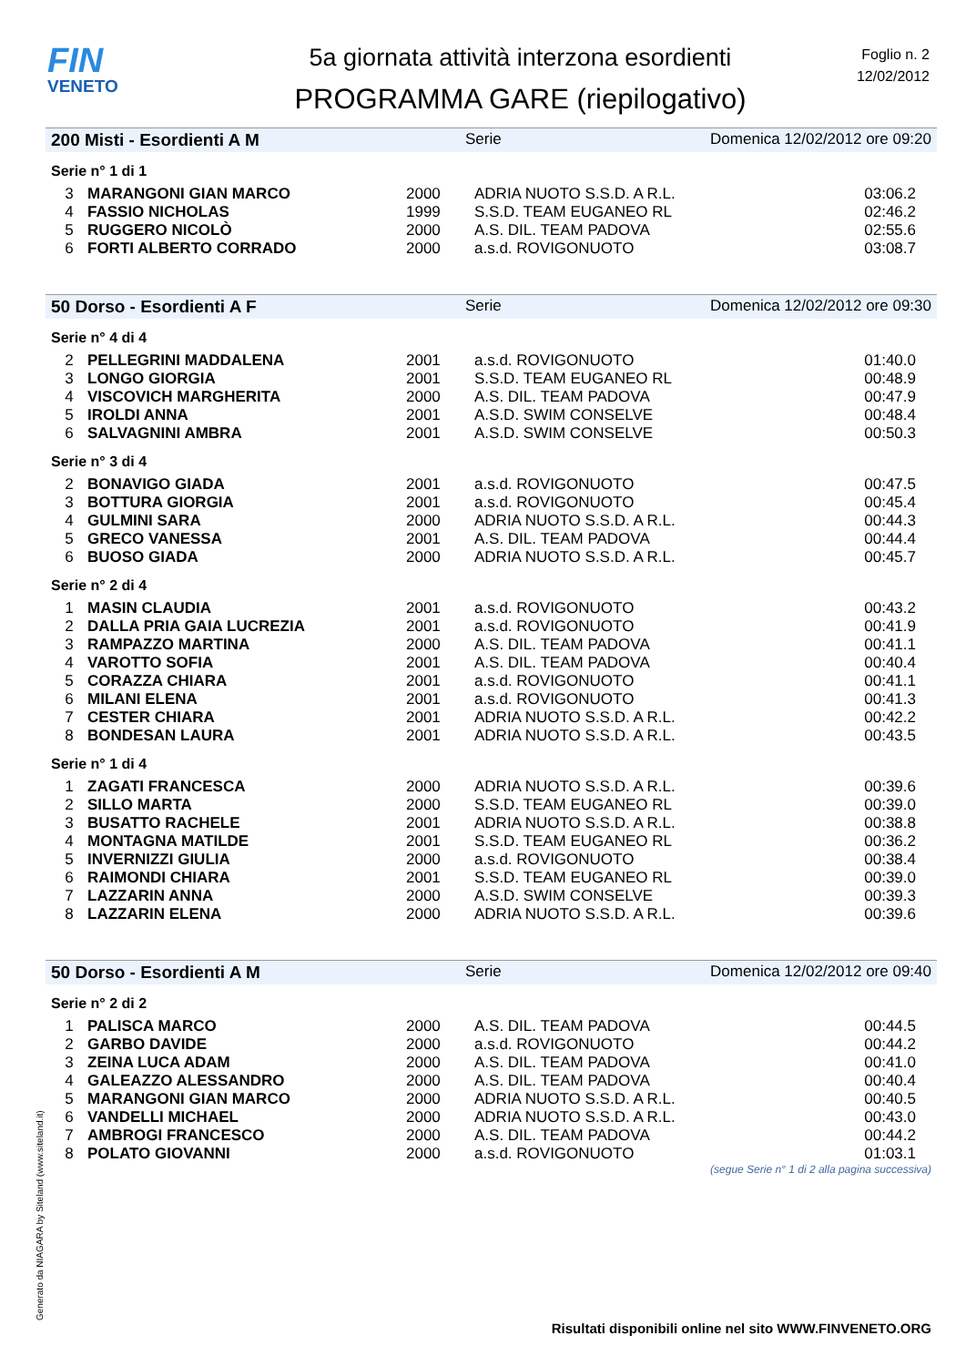FIN
VENETO
5a giornata attività interzona esordienti
PROGRAMMA GARE (riepilogativo)
Foglio n. 2
12/02/2012
200 Misti - Esordienti A M Serie Domenica 12/02/2012 ore 09:20
Serie n° 1 di 1
| 3 | MARANGONI GIAN MARCO | 2000 | ADRIA NUOTO S.S.D. A R.L. | 03:06.2 |
| 4 | FASSIO NICHOLAS | 1999 | S.S.D. TEAM EUGANEO RL | 02:46.2 |
| 5 | RUGGERO NICOLÒ | 2000 | A.S. DIL. TEAM PADOVA | 02:55.6 |
| 6 | FORTI ALBERTO CORRADO | 2000 | a.s.d. ROVIGONUOTO | 03:08.7 |
50 Dorso - Esordienti A F Serie Domenica 12/02/2012 ore 09:30
Serie n° 4 di 4
| 2 | PELLEGRINI MADDALENA | 2001 | a.s.d. ROVIGONUOTO | 01:40.0 |
| 3 | LONGO GIORGIA | 2001 | S.S.D. TEAM EUGANEO RL | 00:48.9 |
| 4 | VISCOVICH MARGHERITA | 2000 | A.S. DIL. TEAM PADOVA | 00:47.9 |
| 5 | IROLDI ANNA | 2001 | A.S.D. SWIM CONSELVE | 00:48.4 |
| 6 | SALVAGNINI AMBRA | 2001 | A.S.D. SWIM CONSELVE | 00:50.3 |
Serie n° 3 di 4
| 2 | BONAVIGO GIADA | 2001 | a.s.d. ROVIGONUOTO | 00:47.5 |
| 3 | BOTTURA GIORGIA | 2001 | a.s.d. ROVIGONUOTO | 00:45.4 |
| 4 | GULMINI SARA | 2000 | ADRIA NUOTO S.S.D. A R.L. | 00:44.3 |
| 5 | GRECO VANESSA | 2001 | A.S. DIL. TEAM PADOVA | 00:44.4 |
| 6 | BUOSO GIADA | 2000 | ADRIA NUOTO S.S.D. A R.L. | 00:45.7 |
Serie n° 2 di 4
| 1 | MASIN CLAUDIA | 2001 | a.s.d. ROVIGONUOTO | 00:43.2 |
| 2 | DALLA PRIA GAIA LUCREZIA | 2001 | a.s.d. ROVIGONUOTO | 00:41.9 |
| 3 | RAMPAZZO MARTINA | 2000 | A.S. DIL. TEAM PADOVA | 00:41.1 |
| 4 | VAROTTO SOFIA | 2001 | A.S. DIL. TEAM PADOVA | 00:40.4 |
| 5 | CORAZZA CHIARA | 2001 | a.s.d. ROVIGONUOTO | 00:41.1 |
| 6 | MILANI ELENA | 2001 | a.s.d. ROVIGONUOTO | 00:41.3 |
| 7 | CESTER CHIARA | 2001 | ADRIA NUOTO S.S.D. A R.L. | 00:42.2 |
| 8 | BONDESAN LAURA | 2001 | ADRIA NUOTO S.S.D. A R.L. | 00:43.5 |
Serie n° 1 di 4
| 1 | ZAGATI FRANCESCA | 2000 | ADRIA NUOTO S.S.D. A R.L. | 00:39.6 |
| 2 | SILLO MARTA | 2000 | S.S.D. TEAM EUGANEO RL | 00:39.0 |
| 3 | BUSATTO RACHELE | 2001 | ADRIA NUOTO S.S.D. A R.L. | 00:38.8 |
| 4 | MONTAGNA MATILDE | 2001 | S.S.D. TEAM EUGANEO RL | 00:36.2 |
| 5 | INVERNIZZI GIULIA | 2000 | a.s.d. ROVIGONUOTO | 00:38.4 |
| 6 | RAIMONDI CHIARA | 2001 | S.S.D. TEAM EUGANEO RL | 00:39.0 |
| 7 | LAZZARIN ANNA | 2000 | A.S.D. SWIM CONSELVE | 00:39.3 |
| 8 | LAZZARIN ELENA | 2000 | ADRIA NUOTO S.S.D. A R.L. | 00:39.6 |
50 Dorso - Esordienti A M Serie Domenica 12/02/2012 ore 09:40
Serie n° 2 di 2
| 1 | PALISCA MARCO | 2000 | A.S. DIL. TEAM PADOVA | 00:44.5 |
| 2 | GARBO DAVIDE | 2000 | a.s.d. ROVIGONUOTO | 00:44.2 |
| 3 | ZEINA LUCA ADAM | 2000 | A.S. DIL. TEAM PADOVA | 00:41.0 |
| 4 | GALEAZZO ALESSANDRO | 2000 | A.S. DIL. TEAM PADOVA | 00:40.4 |
| 5 | MARANGONI GIAN MARCO | 2000 | ADRIA NUOTO S.S.D. A R.L. | 00:40.5 |
| 6 | VANDELLI MICHAEL | 2000 | ADRIA NUOTO S.S.D. A R.L. | 00:43.0 |
| 7 | AMBROGI FRANCESCO | 2000 | A.S. DIL. TEAM PADOVA | 00:44.2 |
| 8 | POLATO GIOVANNI | 2000 | a.s.d. ROVIGONUOTO | 01:03.1 |
(segue Serie n° 1 di 2 alla pagina successiva)
Generato da NIAGARA by Siteland (www.siteland.it)
Risultati disponibili online nel sito WWW.FINVENETO.ORG